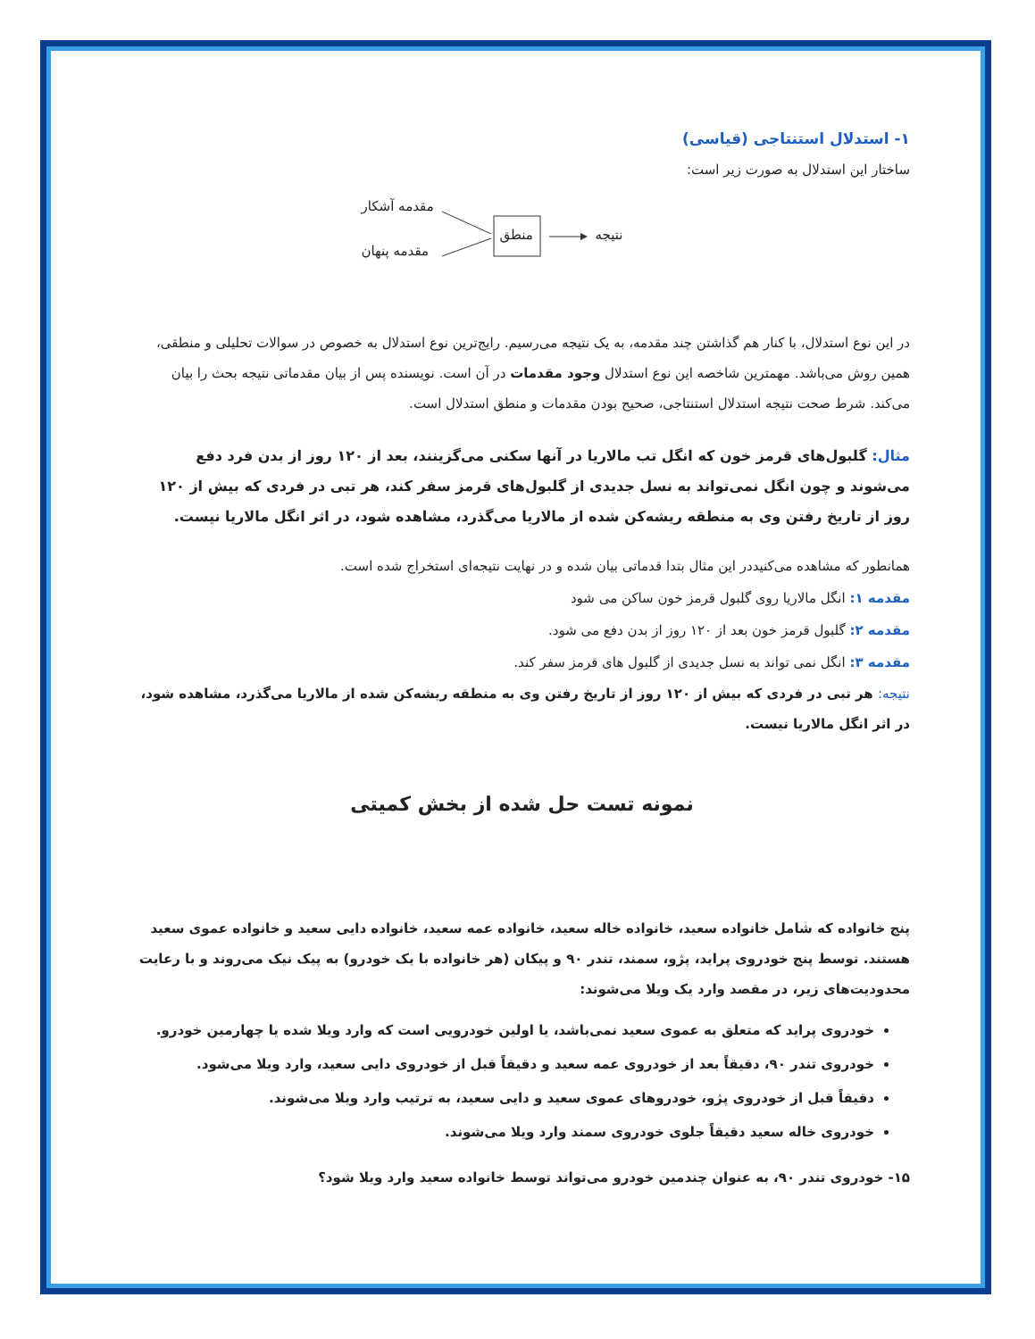۱- استدلال استنتاجی (قیاسی)
ساختار این استدلال به صورت زیر است:
مقدمه آشکار
مقدمه پنهان
منطق نتیجه
در این نوع استدلال، با کنار هم گذاشتن چند مقدمه، به یک نتیجه می‌رسیم. رایج‌ترین نوع استدلال به خصوص در سوالات تحلیلی و منطقی، همین روش می‌باشد. مهمترین شاخصه این نوع استدلال وجود مقدمات در آن است. نویسنده پس از بیان مقدماتی نتیجه بحث را بیان می‌کند. شرط صحت نتیجه استدلال استنتاجی، صحیح بودن مقدمات و منطق استدلال است.
مثال: گلبول‌های قرمز خون که انگل تب مالاریا در آنها سکنی می‌گزینند، بعد از ۱۲۰ روز از بدن فرد دفع می‌شوند و چون انگل نمی‌تواند به نسل جدیدی از گلبول‌های قرمز سفر کند، هر تبی در فردی که بیش از ۱۲۰ روز از تاریخ رفتن وی به منطقه ریشه‌کن شده از مالاریا می‌گذرد، مشاهده شود، در اثر انگل مالاریا نیست.
همانطور که مشاهده می‌کنیددر این مثال بتدا قدماتی بیان شده و در نهایت نتیجه‌ای استخراج شده است.
مقدمه ۱: انگل مالاریا روی گلبول قرمز خون ساکن می شود
مقدمه ۲: گلبول قرمز خون بعد از ۱۲۰ روز از بدن دفع می شود.
مقدمه ۳: انگل نمی تواند به نسل جدیدی از گلبول های قرمز سفر کند.
نتیجه: هر تبی در فردی که بیش از ۱۲۰ روز از تاریخ رفتن وی به منطقه ریشه‌کن شده از مالاریا می‌گذرد، مشاهده شود، در اثر انگل مالاریا نیست.
نمونه تست حل شده از بخش کمیتی
پنج خانواده که شامل خانواده سعید، خانواده خاله سعید، خانواده عمه سعید، خانواده دایی سعید و خانواده عموی سعید هستند. توسط پنج خودروی پراید، پژو، سمند، تندر ۹۰ و پیکان (هر خانواده با یک خودرو) به پیک نیک می‌روند و با رعایت محدودیت‌های زیر، در مقصد وارد یک ویلا می‌شوند:
خودروی پراید که متعلق به عموی سعید نمی‌باشد، یا اولین خودرویی است که وارد ویلا شده یا چهارمین خودرو.
خودروی تندر ۹۰، دقیقاً بعد از خودروی عمه سعید و دقیقاً قبل از خودروی دایی سعید، وارد ویلا می‌شود.
دقیقاً قبل از خودروی پژو، خودروهای عموی سعید و دایی سعید، به ترتیب وارد ویلا می‌شوند.
خودروی خاله سعید دقیقاً جلوی خودروی سمند وارد ویلا می‌شوند.
۱۵- خودروی تندر ۹۰، به عنوان چندمین خودرو می‌تواند توسط خانواده سعید وارد ویلا شود؟